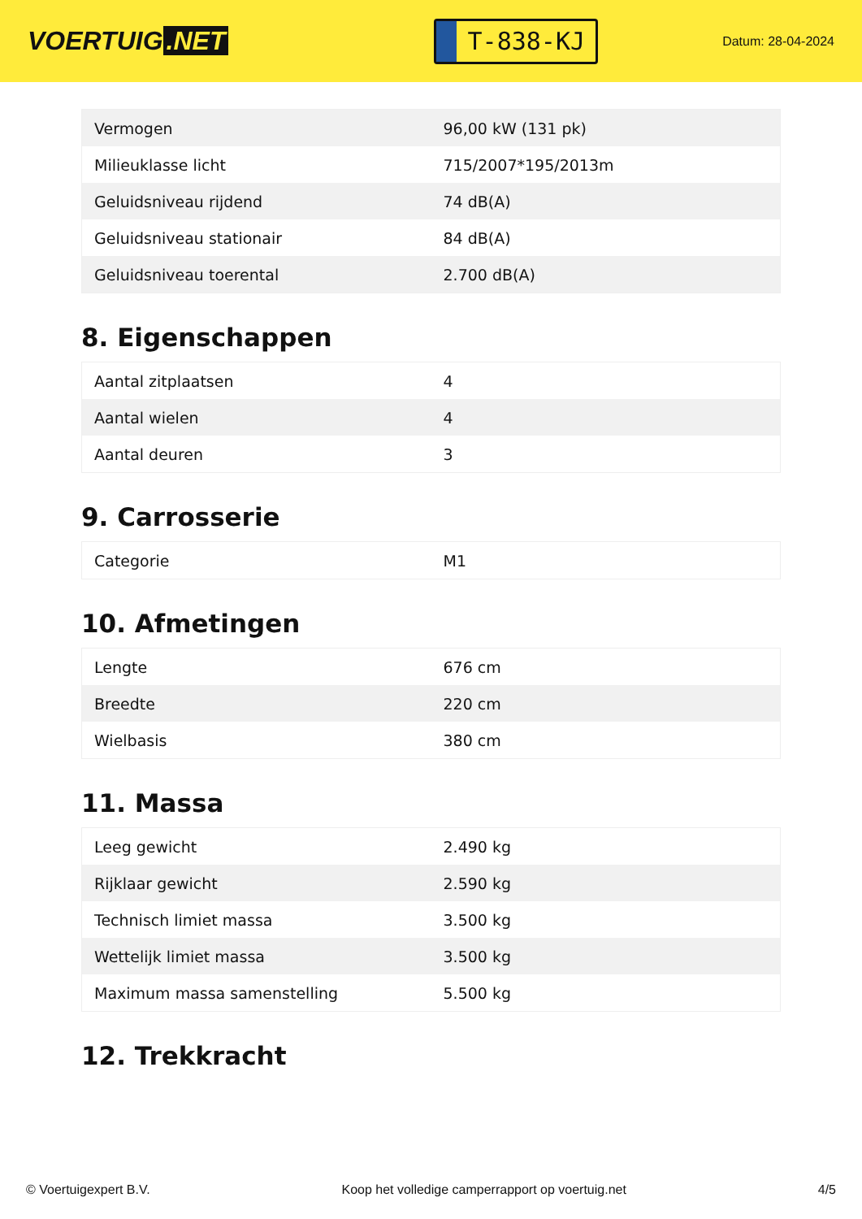VOERTUIG.NET
T-838-KJ
Datum: 28-04-2024
| Vermogen | 96,00 kW (131 pk) |
| Milieuklasse licht | 715/2007*195/2013m |
| Geluidsniveau rijdend | 74 dB(A) |
| Geluidsniveau stationair | 84 dB(A) |
| Geluidsniveau toerental | 2.700 dB(A) |
8. Eigenschappen
| Aantal zitplaatsen | 4 |
| Aantal wielen | 4 |
| Aantal deuren | 3 |
9. Carrosserie
| Categorie | M1 |
10. Afmetingen
| Lengte | 676 cm |
| Breedte | 220 cm |
| Wielbasis | 380 cm |
11. Massa
| Leeg gewicht | 2.490 kg |
| Rijklaar gewicht | 2.590 kg |
| Technisch limiet massa | 3.500 kg |
| Wettelijk limiet massa | 3.500 kg |
| Maximum massa samenstelling | 5.500 kg |
12. Trekkracht
© Voertuigexpert B.V. Koop het volledige camperrapport op voertuig.net 4/5